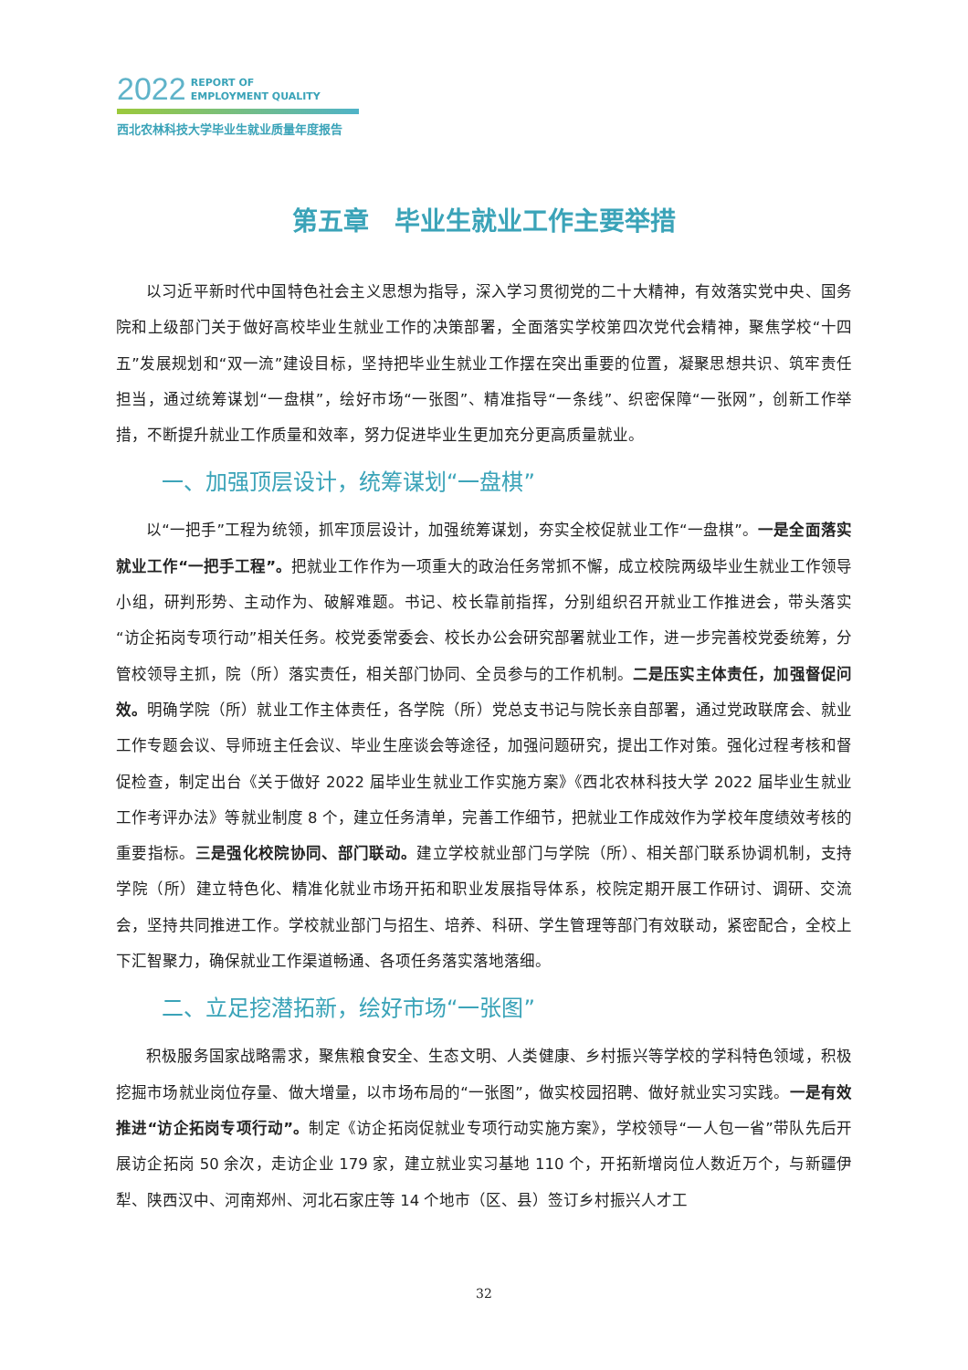2022 REPORT OF
EMPLOYMENT QUALITY
西北农林科技大学毕业生就业质量年度报告
第五章　毕业生就业工作主要举措
以习近平新时代中国特色社会主义思想为指导，深入学习贯彻党的二十大精神，有效落实党中央、国务院和上级部门关于做好高校毕业生就业工作的决策部署，全面落实学校第四次党代会精神，聚焦学校“十四五”发展规划和“双一流”建设目标，坚持把毕业生就业工作摆在突出重要的位置，凝聚思想共识、筑牢责任担当，通过统筹谋划“一盘棋”，绘好市场“一张图”、精准指导“一条线”、织密保障“一张网”，创新工作举措，不断提升就业工作质量和效率，努力促进毕业生更加充分更高质量就业。
一、加强顶层设计，统筹谋划“一盘棋”
以“一把手”工程为统领，抓牢顶层设计，加强统筹谋划，夯实全校促就业工作“一盘棋”。一是全面落实就业工作“一把手工程”。把就业工作作为一项重大的政治任务常抓不懈，成立校院两级毕业生就业工作领导小组，研判形势、主动作为、破解难题。书记、校长靠前指挥，分别组织召开就业工作推进会，带头落实“访企拓岗专项行动”相关任务。校党委常委会、校长办公会研究部署就业工作，进一步完善校党委统筹，分管校领导主抓，院（所）落实责任，相关部门协同、全员参与的工作机制。二是压实主体责任，加强督促问效。明确学院（所）就业工作主体责任，各学院（所）党总支书记与院长亲自部署，通过党政联席会、就业工作专题会议、导师班主任会议、毕业生座谈会等途径，加强问题研究，提出工作对策。强化过程考核和督促检查，制定出台《关于做好 2022 届毕业生就业工作实施方案》《西北农林科技大学 2022 届毕业生就业工作考评办法》等就业制度 8 个，建立任务清单，完善工作细节，把就业工作成效作为学校年度绩效考核的重要指标。三是强化校院协同、部门联动。建立学校就业部门与学院（所）、相关部门联系协调机制，支持学院（所）建立特色化、精准化就业市场开拓和职业发展指导体系，校院定期开展工作研讨、调研、交流会，坚持共同推进工作。学校就业部门与招生、培养、科研、学生管理等部门有效联动，紧密配合，全校上下汇智聚力，确保就业工作渠道畅通、各项任务落实落地落细。
二、立足挖潜拓新，绘好市场“一张图”
积极服务国家战略需求，聚焦粮食安全、生态文明、人类健康、乡村振兴等学校的学科特色领域，积极挖掘市场就业岗位存量、做大增量，以市场布局的“一张图”，做实校园招聘、做好就业实习实践。一是有效推进“访企拓岗专项行动”。制定《访企拓岗促就业专项行动实施方案》，学校领导“一人包一省”带队先后开展访企拓岗 50 余次，走访企业 179 家，建立就业实习基地 110 个，开拓新增岗位人数近万个，与新疆伊犁、陕西汉中、河南郑州、河北石家庄等 14 个地市（区、县）签订乡村振兴人才工
32